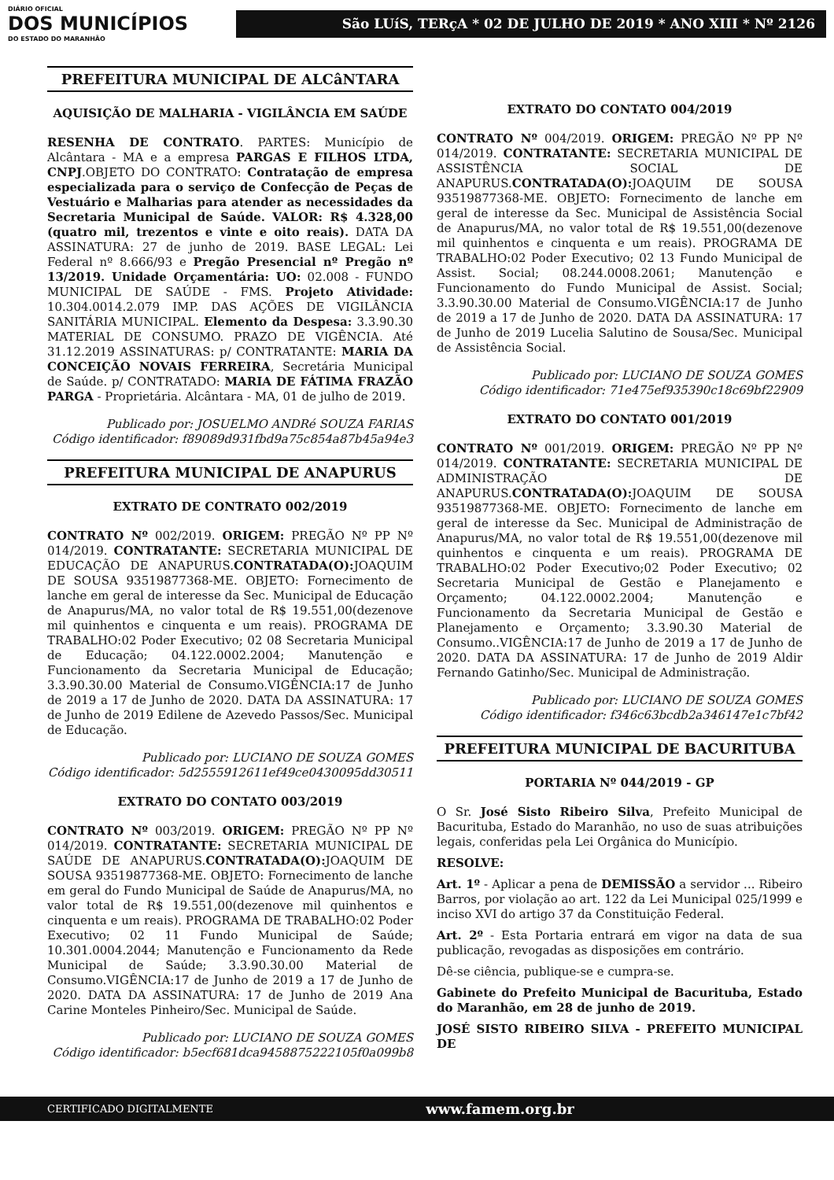DIÁRIO OFICIAL
DOS MUNICÍPIOS
DO ESTADO DO MARANHÃO
São LUíS, TERçA * 02 DE JULHO DE 2019 * ANO XIII * Nº 2126
PREFEITURA MUNICIPAL DE ALCâNTARA
AQUISIÇÃO DE MALHARIA - VIGILÂNCIA EM SAÚDE
RESENHA DE CONTRATO. PARTES: Município de Alcântara - MA e a empresa PARGAS E FILHOS LTDA, CNPJ.OBJETO DO CONTRATO: Contratação de empresa especializada para o serviço de Confecção de Peças de Vestuário e Malharias para atender as necessidades da Secretaria Municipal de Saúde. VALOR: R$ 4.328,00 (quatro mil, trezentos e vinte e oito reais). DATA DA ASSINATURA: 27 de junho de 2019. BASE LEGAL: Lei Federal nº 8.666/93 e Pregão Presencial nº Pregão nº 13/2019. Unidade Orçamentária: UO: 02.008 - FUNDO MUNICIPAL DE SAÚDE - FMS. Projeto Atividade: 10.304.0014.2.079 IMP. DAS AÇÕES DE VIGILÂNCIA SANITÁRIA MUNICIPAL. Elemento da Despesa: 3.3.90.30 MATERIAL DE CONSUMO. PRAZO DE VIGÊNCIA. Até 31.12.2019 ASSINATURAS: p/ CONTRATANTE: MARIA DA CONCEIÇÃO NOVAIS FERREIRA, Secretária Municipal de Saúde. p/ CONTRATADO: MARIA DE FÁTIMA FRAZÃO PARGA - Proprietária. Alcântara - MA, 01 de julho de 2019.
Publicado por: JOSUELMO ANDRé SOUZA FARIAS
Código identificador: f89089d931fbd9a75c854a87b45a94e3
PREFEITURA MUNICIPAL DE ANAPURUS
EXTRATO DE CONTRATO 002/2019
CONTRATO Nº 002/2019. ORIGEM: PREGÃO Nº PP Nº 014/2019. CONTRATANTE: SECRETARIA MUNICIPAL DE EDUCAÇÃO DE ANAPURUS.CONTRATADA(O): JOAQUIM DE SOUSA 93519877368-ME. OBJETO: Fornecimento de lanche em geral de interesse da Sec. Municipal de Educação de Anapurus/MA, no valor total de R$ 19.551,00(dezenove mil quinhentos e cinquenta e um reais). PROGRAMA DE TRABALHO:02 Poder Executivo; 02 08 Secretaria Municipal de Educação; 04.122.0002.2004; Manutenção e Funcionamento da Secretaria Municipal de Educação; 3.3.90.30.00 Material de Consumo.VIGÊNCIA:17 de Junho de 2019 a 17 de Junho de 2020. DATA DA ASSINATURA: 17 de Junho de 2019 Edilene de Azevedo Passos/Sec. Municipal de Educação.
Publicado por: LUCIANO DE SOUZA GOMES
Código identificador: 5d2555912611ef49ce0430095dd30511
EXTRATO DO CONTATO 003/2019
CONTRATO Nº 003/2019. ORIGEM: PREGÃO Nº PP Nº 014/2019. CONTRATANTE: SECRETARIA MUNICIPAL DE SAÚDE DE ANAPURUS.CONTRATADA(O): JOAQUIM DE SOUSA 93519877368-ME. OBJETO: Fornecimento de lanche em geral do Fundo Municipal de Saúde de Anapurus/MA, no valor total de R$ 19.551,00(dezenove mil quinhentos e cinquenta e um reais). PROGRAMA DE TRABALHO:02 Poder Executivo; 02 11 Fundo Municipal de Saúde; 10.301.0004.2044; Manutenção e Funcionamento da Rede Municipal de Saúde; 3.3.90.30.00 Material de Consumo.VIGÊNCIA:17 de Junho de 2019 a 17 de Junho de 2020. DATA DA ASSINATURA: 17 de Junho de 2019 Ana Carine Monteles Pinheiro/Sec. Municipal de Saúde.
Publicado por: LUCIANO DE SOUZA GOMES
Código identificador: b5ecf681dca9458875222105f0a099b8
EXTRATO DO CONTATO 004/2019
CONTRATO Nº 004/2019. ORIGEM: PREGÃO Nº PP Nº 014/2019. CONTRATANTE: SECRETARIA MUNICIPAL DE ASSISTÊNCIA SOCIAL DE ANAPURUS.CONTRATADA(O): JOAQUIM DE SOUSA 93519877368-ME. OBJETO: Fornecimento de lanche em geral de interesse da Sec. Municipal de Assistência Social de Anapurus/MA, no valor total de R$ 19.551,00(dezenove mil quinhentos e cinquenta e um reais). PROGRAMA DE TRABALHO:02 Poder Executivo; 02 13 Fundo Municipal de Assist. Social; 08.244.0008.2061; Manutenção e Funcionamento do Fundo Municipal de Assist. Social; 3.3.90.30.00 Material de Consumo.VIGÊNCIA:17 de Junho de 2019 a 17 de Junho de 2020. DATA DA ASSINATURA: 17 de Junho de 2019 Lucelia Salutino de Sousa/Sec. Municipal de Assistência Social.
Publicado por: LUCIANO DE SOUZA GOMES
Código identificador: 71e475ef935390c18c69bf22909
EXTRATO DO CONTATO 001/2019
CONTRATO Nº 001/2019. ORIGEM: PREGÃO Nº PP Nº 014/2019. CONTRATANTE: SECRETARIA MUNICIPAL DE ADMINISTRAÇÃO DE ANAPURUS.CONTRATADA(O): JOAQUIM DE SOUSA 93519877368-ME. OBJETO: Fornecimento de lanche em geral de interesse da Sec. Municipal de Administração de Anapurus/MA, no valor total de R$ 19.551,00(dezenove mil quinhentos e cinquenta e um reais). PROGRAMA DE TRABALHO:02 Poder Executivo;02 Poder Executivo; 02 Secretaria Municipal de Gestão e Planejamento e Orçamento; 04.122.0002.2004; Manutenção e Funcionamento da Secretaria Municipal de Gestão e Planejamento e Orçamento; 3.3.90.30 Material de Consumo..VIGÊNCIA:17 de Junho de 2019 a 17 de Junho de 2020. DATA DA ASSINATURA: 17 de Junho de 2019 Aldir Fernando Gatinho/Sec. Municipal de Administração.
Publicado por: LUCIANO DE SOUZA GOMES
Código identificador: f346c63bcdb2a346147e1c7bf42
PREFEITURA MUNICIPAL DE BACURITUBA
PORTARIA Nº 044/2019 - GP
O Sr. José Sisto Ribeiro Silva, Prefeito Municipal de Bacurituba, Estado do Maranhão, no uso de suas atribuições legais, conferidas pela Lei Orgânica do Município.
RESOLVE:
Art. 1º - Aplicar a pena de DEMISSÃO a servidor ... Ribeiro Barros, por violação ao art. 122 da Lei Municipal 025/1999 e inciso XVI do artigo 37 da Constituição Federal.
Art. 2º - Esta Portaria entrará em vigor na data de sua publicação, revogadas as disposições em contrário.
Dê-se ciência, publique-se e cumpra-se.
Gabinete do Prefeito Municipal de Bacurituba, Estado do Maranhão, em 28 de junho de 2019.
JOSÉ SISTO RIBEIRO SILVA - PREFEITO MUNICIPAL DE
CERTIFICADO DIGITALMENTE www.famem.org.br